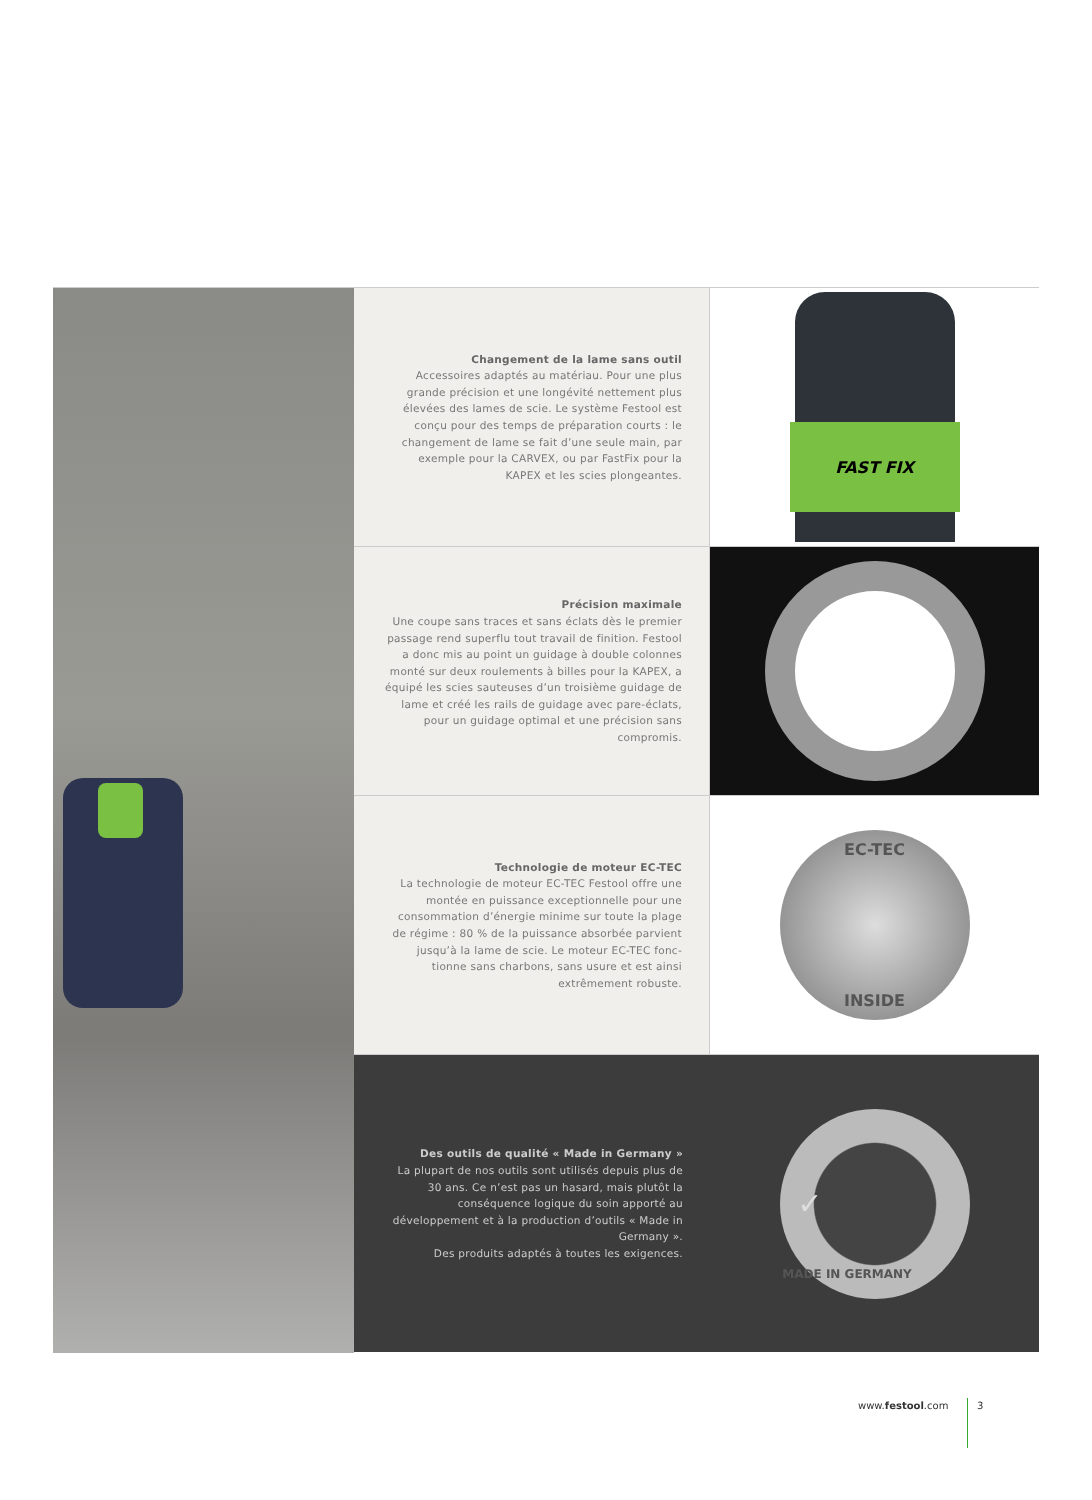Changement de la lame sans outil
Accessoires adaptés au matériau. Pour une plus grande précision et une longévité nettement plus élevées des lames de scie. Le système Festool est conçu pour des temps de préparation courts : le changement de lame se fait d’une seule main, par exemple pour la CARVEX, ou par FastFix pour la KAPEX et les scies plongeantes.
FAST FIX
Précision maximale
Une coupe sans traces et sans éclats dès le premier passage rend superflu tout travail de finition. Festool a donc mis au point un guidage à double colonnes monté sur deux roulements à billes pour la KAPEX, a équipé les scies sauteuses d’un troisième guidage de lame et créé les rails de guidage avec pare-éclats, pour un guidage optimal et une précision sans compromis.
Technologie de moteur EC-TEC
La technologie de moteur EC-TEC Festool offre une montée en puissance exceptionnelle pour une consommation d’énergie minime sur toute la plage de régime : 80 % de la puissance absorbée parvient jusqu’à la lame de scie. Le moteur EC-TEC fonc-tionne sans charbons, sans usure et est ainsi extrêmement robuste.
EC-TEC
INSIDE
Des outils de qualité « Made in Germany »
La plupart de nos outils sont utilisés depuis plus de 30 ans. Ce n’est pas un hasard, mais plutôt la conséquence logique du soin apporté au développement et à la production d’outils « Made in Germany ».
Des produits adaptés à toutes les exigences.
✓ MADE IN GERMANY
www.festool.com 3